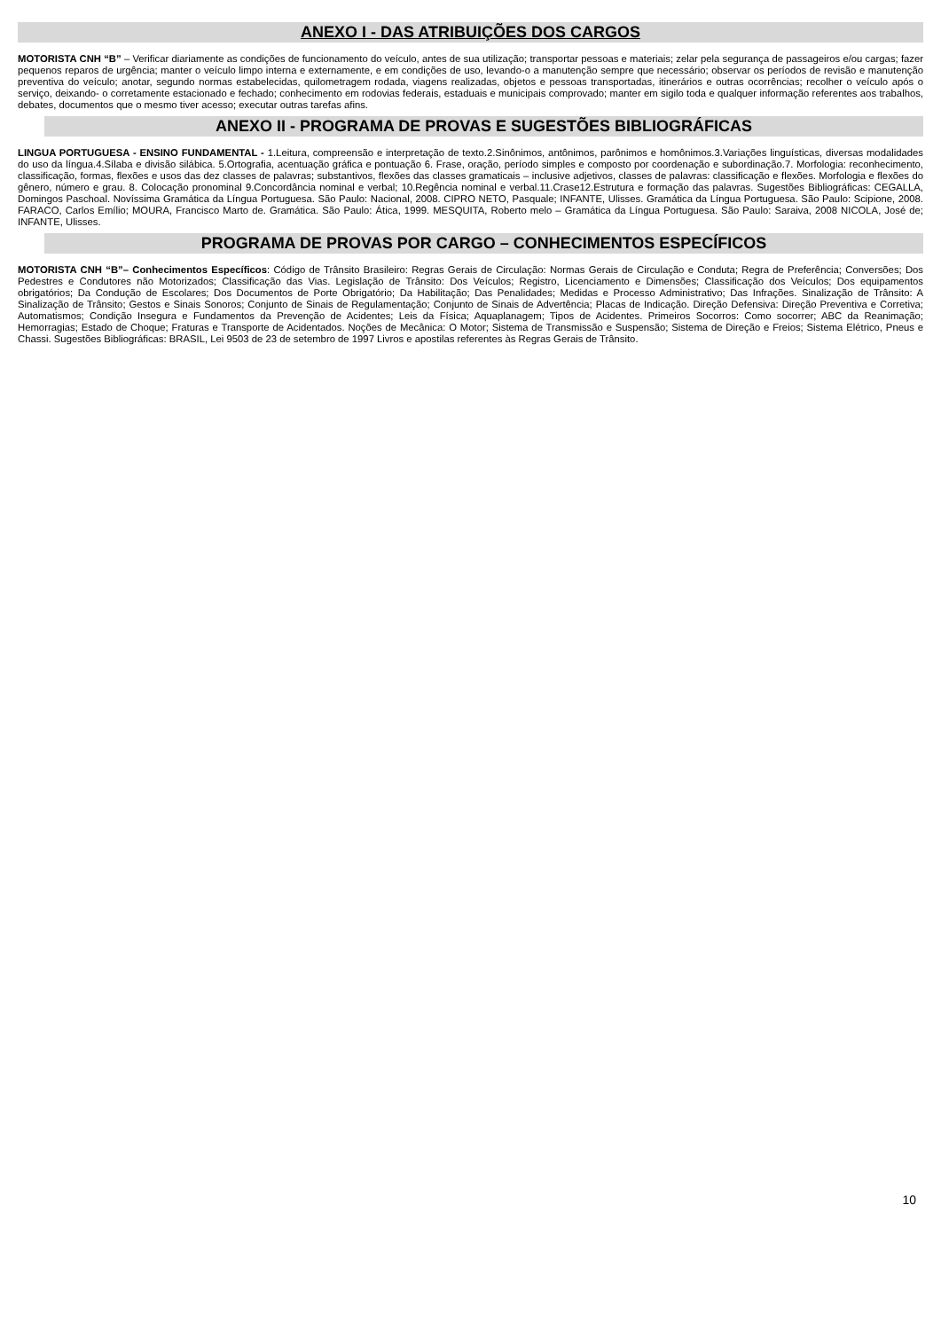ANEXO I - DAS ATRIBUIÇÕES DOS CARGOS
MOTORISTA CNH “B” – Verificar diariamente as condições de funcionamento do veículo, antes de sua utilização; transportar pessoas e materiais; zelar pela segurança de passageiros e/ou cargas; fazer pequenos reparos de urgência; manter o veículo limpo interna e externamente, e em condições de uso, levando-o a manutenção sempre que necessário; observar os períodos de revisão e manutenção preventiva do veículo; anotar, segundo normas estabelecidas, quilometragem rodada, viagens realizadas, objetos e pessoas transportadas, itinerários e outras ocorrências; recolher o veículo após o serviço, deixando- o corretamente estacionado e fechado; conhecimento em rodovias federais, estaduais e municipais comprovado; manter em sigilo toda e qualquer informação referentes aos trabalhos, debates, documentos que o mesmo tiver acesso; executar outras tarefas afins.
ANEXO II - PROGRAMA DE PROVAS E SUGESTÕES BIBLIOGRÁFICAS
LINGUA PORTUGUESA - ENSINO FUNDAMENTAL - 1.Leitura, compreensão e interpretação de texto.2.Sinônimos, antônimos, parônimos e homônimos.3.Variações linguísticas, diversas modalidades do uso da língua.4.Sílaba e divisão silábica. 5.Ortografia, acentuação gráfica e pontuação 6. Frase, oração, período simples e composto por coordenação e subordinação.7. Morfologia: reconhecimento, classificação, formas, flexões e usos das dez classes de palavras; substantivos, flexões das classes gramaticais – inclusive adjetivos, classes de palavras: classificação e flexões. Morfologia e flexões do gênero, número e grau. 8. Colocação pronominal 9.Concordância nominal e verbal; 10.Regência nominal e verbal.11.Crase12.Estrutura e formação das palavras. Sugestões Bibliográficas: CEGALLA, Domingos Paschoal. Novíssima Gramática da Língua Portuguesa. São Paulo: Nacional, 2008. CIPRO NETO, Pasquale; INFANTE, Ulisses. Gramática da Língua Portuguesa. São Paulo: Scipione, 2008. FARACO, Carlos Emílio; MOURA, Francisco Marto de. Gramática. São Paulo: Ática, 1999. MESQUITA, Roberto melo – Gramática da Língua Portuguesa. São Paulo: Saraiva, 2008 NICOLA, José de; INFANTE, Ulisses.
PROGRAMA DE PROVAS POR CARGO – CONHECIMENTOS ESPECÍFICOS
MOTORISTA CNH “B”– Conhecimentos Específicos: Código de Trânsito Brasileiro: Regras Gerais de Circulação: Normas Gerais de Circulação e Conduta; Regra de Preferência; Conversões; Dos Pedestres e Condutores não Motorizados; Classificação das Vias. Legislação de Trânsito: Dos Veículos; Registro, Licenciamento e Dimensões; Classificação dos Veículos; Dos equipamentos obrigatórios; Da Condução de Escolares; Dos Documentos de Porte Obrigatório; Da Habilitação; Das Penalidades; Medidas e Processo Administrativo; Das Infrações. Sinalização de Trânsito: A Sinalização de Trânsito; Gestos e Sinais Sonoros; Conjunto de Sinais de Regulamentação; Conjunto de Sinais de Advertência; Placas de Indicação. Direção Defensiva: Direção Preventiva e Corretiva; Automatismos; Condição Insegura e Fundamentos da Prevenção de Acidentes; Leis da Física; Aquaplanagem; Tipos de Acidentes. Primeiros Socorros: Como socorrer; ABC da Reanimação; Hemorragias; Estado de Choque; Fraturas e Transporte de Acidentados. Noções de Mecânica: O Motor; Sistema de Transmissão e Suspensão; Sistema de Direção e Freios; Sistema Elétrico, Pneus e Chassi. Sugestões Bibliográficas: BRASIL, Lei 9503 de 23 de setembro de 1997 Livros e apostilas referentes às Regras Gerais de Trânsito.
10